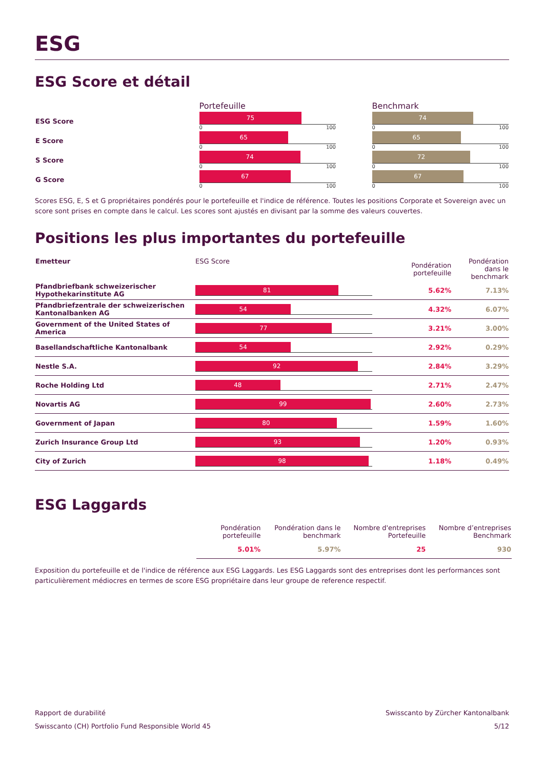ESG
ESG Score et détail
| | Portefeuille | | Benchmark |
| ESG Score | 75 0 100 | | 74 0 100 |
| E Score | 65 0 100 | | 65 0 100 |
| S Score | 74 0 100 | | 72 0 100 |
| G Score | 67 0 100 | | 67 0 100 |
Scores ESG, E, S et G propriétaires pondérés pour le portefeuille et l'indice de référence. Toutes les positions Corporate et Sovereign avec un score sont prises en compte dans le calcul. Les scores sont ajustés en divisant par la somme des valeurs couvertes.
Positions les plus importantes du portefeuille
| Emetteur | ESG Score | Pondération portefeuille | Pondération dans le benchmark |
| --- | --- | --- | --- |
| Pfandbriefbank schweizerischer Hypothekarinstitute AG | 81 | 5.62% | 7.13% |
| Pfandbriefzentrale der schweizerischen Kantonalbanken AG | 54 | 4.32% | 6.07% |
| Government of the United States of America | 77 | 3.21% | 3.00% |
| Basellandschaftliche Kantonalbank | 54 | 2.92% | 0.29% |
| Nestle S.A. | 92 | 2.84% | 3.29% |
| Roche Holding Ltd | 48 | 2.71% | 2.47% |
| Novartis AG | 99 | 2.60% | 2.73% |
| Government of Japan | 80 | 1.59% | 1.60% |
| Zurich Insurance Group Ltd | 93 | 1.20% | 0.93% |
| City of Zurich | 98 | 1.18% | 0.49% |
ESG Laggards
| Pondération portefeuille | Pondération dans le benchmark | Nombre d'entreprises Portefeuille | Nombre d’entreprises Benchmark |
| --- | --- | --- | --- |
| 5.01% | 5.97% | 25 | 930 |
Exposition du portefeuille et de l'indice de référence aux ESG Laggards. Les ESG Laggards sont des entreprises dont les performances sont particulièrement médiocres en termes de score ESG propriétaire dans leur groupe de reference respectif.
Rapport de durabilité
Swisscanto (CH) Portfolio Fund Responsible World 45
Swisscanto by Zürcher Kantonalbank
5/12